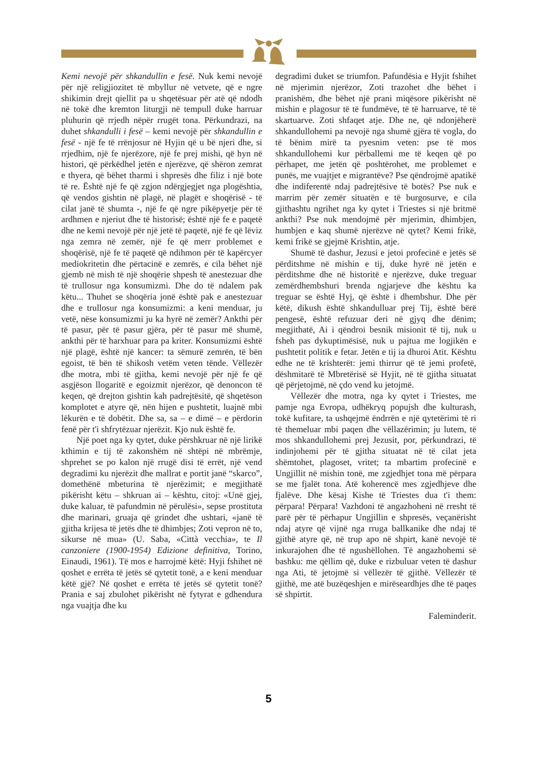Kemi nevojë për shkandullin e fesë. Nuk kemi nevojë për një religjiozitet të mbyllur në vetvete, që e ngre shikimin drejt qiellit pa u shqetësuar për atë që ndodh në tokë dhe kremton liturgji në tempull duke harruar pluhurin që rrjedh nëpër rrugët tona. Përkundrazi, na duhet shkandulli i fesë – kemi nevojë për shkandullin e fesë - një fe të rrënjosur në Hyjin që u bë njeri dhe, si rrjedhim, një fe njerëzore, një fe prej mishi, që hyn në histori, që përkëdhel jetën e njerëzve, që shëron zemrat e thyera, që bëhet tharmi i shpresës dhe filiz i një bote të re. Është një fe që zgjon ndërgjegjet nga plogështia, që vendos gishtin në plagë, në plagët e shoqërisë - të cilat janë të shumta -, një fe që ngre pikëpyetje për të ardhmen e njeriut dhe të historisë; është një fe e paqetë dhe ne kemi nevojë për një jetë të paqetë, një fe që lëviz nga zemra në zemër, një fe që merr problemet e shoqërisë, një fe të paqetë që ndihmon për të kapërcyer mediokritetin dhe përtacinë e zemrës, e cila bëhet një gjemb në mish të një shoqërie shpesh të anestezuar dhe të trullosur nga konsumizmi. Dhe do të ndalem pak këtu... Thuhet se shoqëria jonë është pak e anestezuar dhe e trullosur nga konsumizmi: a keni menduar, ju vetë, nëse konsumizmi ju ka hyrë në zemër? Ankthi për të pasur, për të pasur gjëra, për të pasur më shumë, ankthi për të harxhuar para pa kriter. Konsumizmi është një plagë, është një kancer: ta sëmurë zemrën, të bën egoist, të bën të shikosh vetëm veten tënde. Vëllezër dhe motra, mbi të gjitha, kemi nevojë për një fe që asgjëson llogaritë e egoizmit njerëzor, që denoncon të keqen, që drejton gishtin kah padrejtësitë, që shqetëson komplotet e atyre që, nën hijen e pushtetit, luajnë mbi lëkurën e të dobëtit. Dhe sa, sa – e dimë – e përdorin fenë për t'i shfrytëzuar njerëzit. Kjo nuk është fe.
Një poet nga ky qytet, duke përshkruar në një lirikë kthimin e tij të zakonshëm në shtëpi në mbrëmje, shprehet se po kalon një rrugë disi të errët, një vend degradimi ku njerëzit dhe mallrat e portit janë “skarco”, domethënë mbeturina të njerëzimit; e megjithatë pikërisht këtu – shkruan ai – kështu, citoj: «Unë gjej, duke kaluar, të pafundmin në përulësi», sepse prostituta dhe marinari, gruaja që grindet dhe ushtari, «janë të gjitha krijesa të jetës dhe të dhimbjes; Zoti vepron në to, sikurse në mua» (U. Saba, «Città vecchia», te Il canzoniere (1900-1954) Edizione definitiva, Torino, Einaudi, 1961). Të mos e harrojmë këtë: Hyji fshihet në qoshet e errëta të jetës së qytetit tonë, a e keni menduar këtë gjë? Në qoshet e errëta të jetës së qytetit tonë? Prania e saj zbulohet pikërisht në fytyrat e gdhendura nga vuajtja dhe ku
degradimi duket se triumfon. Pafundësia e Hyjit fshihet në mjerimin njerëzor, Zoti trazohet dhe bëhet i pranishëm, dhe bëhet një prani miqësore pikërisht në mishin e plagosur të të fundmëve, të të harruarve, të të skartuarve. Zoti shfaqet atje. Dhe ne, që ndonjëherë shkandullohemi pa nevojë nga shumë gjëra të vogla, do të bënim mirë ta pyesnim veten: pse të mos shkandullohemi kur përballemi me të keqen që po përhapet, me jetën që poshtërohet, me problemet e punës, me vuajtjet e migrantëve? Pse qëndrojmë apatikë dhe indiferentë ndaj padrejtësive të botës? Pse nuk e marrim për zemër situatën e të burgosurve, e cila gjithashtu ngrihet nga ky qytet i Triestes si një britmë ankthi? Pse nuk mendojmë për mjerimin, dhimbjen, humbjen e kaq shumë njerëzve në qytet? Kemi frikë, kemi frikë se gjejmë Krishtin, atje.
Shumë të dashur, Jezusi e jetoi profecinë e jetës së përditshme në mishin e tij, duke hyrë në jetën e përditshme dhe në historitë e njerëzve, duke treguar zemërdhembshuri brenda ngjarjeve dhe kështu ka treguar se është Hyj, që është i dhembshur. Dhe për këtë, dikush është shkandulluar prej Tij, është bërë pengesë, është refuzuar deri në gjyq dhe dënim; megjithatë, Ai i qëndroi besnik misionit të tij, nuk u fsheh pas dykuptimësisë, nuk u pajtua me logjikën e pushtetit politik e fetar. Jetën e tij ia dhuroi Atit. Kështu edhe ne të krishterët: jemi thirrur që të jemi profetë, dëshmitarë të Mbretërisë së Hyjit, në të gjitha situatat që përjetojmë, në çdo vend ku jetojmë.
Vëllezër dhe motra, nga ky qytet i Triestes, me pamje nga Evropa, udhëkryq popujsh dhe kulturash, tokë kufitare, ta ushqejmë ëndrrën e një qytetërimi të ri të themeluar mbi paqen dhe vëllazërimin; ju lutem, të mos shkandullohemi prej Jezusit, por, përkundrazi, të indinjohemi për të gjitha situatat në të cilat jeta shëmtohet, plagoset, vritet; ta mbartim profecinë e Ungjillit në mishin tonë, me zgjedhjet tona më përpara se me fjalët tona. Atë koherencë mes zgjedhjeve dhe fjalëve. Dhe kësaj Kishe të Triestes dua t'i them: përpara! Përpara! Vazhdoni të angazhoheni në rresht të parë për të përhapur Ungjillin e shpresës, veçanërisht ndaj atyre që vijnë nga rruga ballkanike dhe ndaj të gjithë atyre që, në trup apo në shpirt, kanë nevojë të inkurajohen dhe të ngushëllohen. Të angazhohemi së bashku: me qëllim që, duke e rizbuluar veten të dashur nga Ati, të jetojmë si vëllezër të gjithë. Vëllezër të gjithë, me atë buzëqeshjen e mirëseardhjes dhe të paqes së shpirtit.
Faleminderit.
5